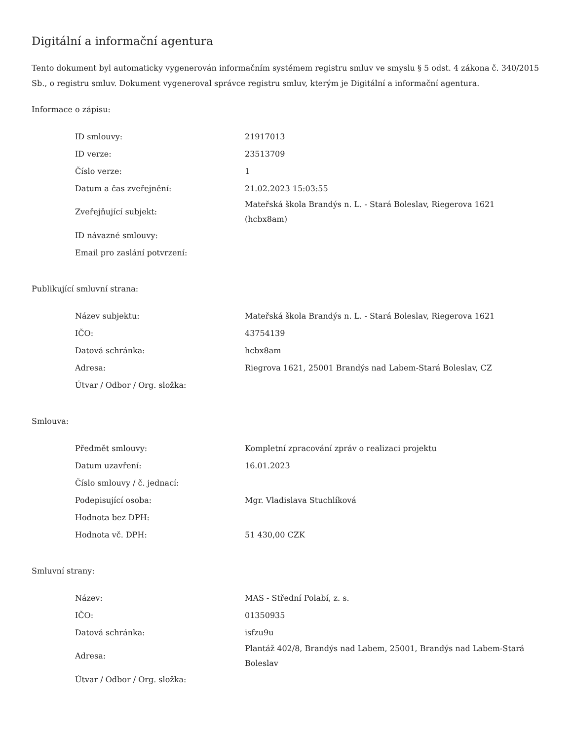Digitální a informační agentura
Tento dokument byl automaticky vygenerován informačním systémem registru smluv ve smyslu § 5 odst. 4 zákona č. 340/2015 Sb., o registru smluv. Dokument vygeneroval správce registru smluv, kterým je Digitální a informační agentura.
Informace o zápisu:
| ID smlouvy: | 21917013 |
| ID verze: | 23513709 |
| Číslo verze: | 1 |
| Datum a čas zveřejnění: | 21.02.2023 15:03:55 |
| Zveřejňující subjekt: | Mateřská škola Brandýs n. L. - Stará Boleslav, Riegerova 1621 (hcbx8am) |
| ID návazné smlouvy: | |
| Email pro zaslání potvrzení: | |
Publikující smluvní strana:
| Název subjektu: | Mateřská škola Brandýs n. L. - Stará Boleslav, Riegerova 1621 |
| IČO: | 43754139 |
| Datová schránka: | hcbx8am |
| Adresa: | Riegrova 1621, 25001 Brandýs nad Labem-Stará Boleslav, CZ |
| Útvar / Odbor / Org. složka: | |
Smlouva:
| Předmět smlouvy: | Kompletní zpracování zpráv o realizaci projektu |
| Datum uzavření: | 16.01.2023 |
| Číslo smlouvy / č. jednací: | |
| Podepisující osoba: | Mgr. Vladislava Stuchlíková |
| Hodnota bez DPH: | |
| Hodnota vč. DPH: | 51 430,00 CZK |
Smluvní strany:
| Název: | MAS - Střední Polabí, z. s. |
| IČO: | 01350935 |
| Datová schránka: | isfzu9u |
| Adresa: | Plantáž 402/8, Brandýs nad Labem, 25001, Brandýs nad Labem-Stará Boleslav |
| Útvar / Odbor / Org. složka: | |